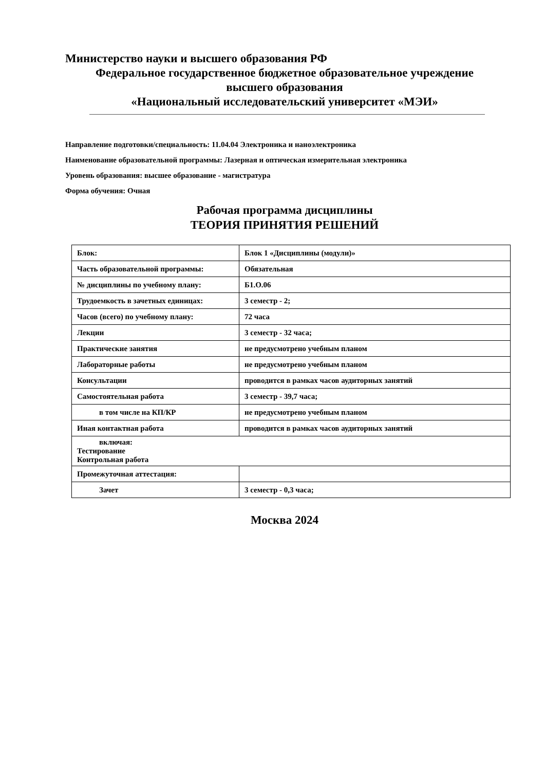Министерство науки и высшего образования РФ
Федеральное государственное бюджетное образовательное учреждение
высшего образования
«Национальный исследовательский университет «МЭИ»
Направление подготовки/специальность: 11.04.04 Электроника и наноэлектроника
Наименование образовательной программы: Лазерная и оптическая измерительная электроника
Уровень образования: высшее образование - магистратура
Форма обучения: Очная
Рабочая программа дисциплины
ТЕОРИЯ ПРИНЯТИЯ РЕШЕНИЙ
| Блок: | Блок 1 «Дисциплины (модули)» |
| Часть образовательной программы: | Обязательная |
| № дисциплины по учебному плану: | Б1.О.06 |
| Трудоемкость в зачетных единицах: | 3 семестр - 2; |
| Часов (всего) по учебному плану: | 72 часа |
| Лекции | 3 семестр - 32 часа; |
| Практические занятия | не предусмотрено учебным планом |
| Лабораторные работы | не предусмотрено учебным планом |
| Консультации | проводится в рамках часов аудиторных занятий |
| Самостоятельная работа | 3 семестр - 39,7 часа; |
| в том числе на КП/КР | не предусмотрено учебным планом |
| Иная контактная работа | проводится в рамках часов аудиторных занятий |
| включая: Тестирование Контрольная работа | |
| Промежуточная аттестация: | |
| Зачет | 3 семестр - 0,3 часа; |
Москва 2024